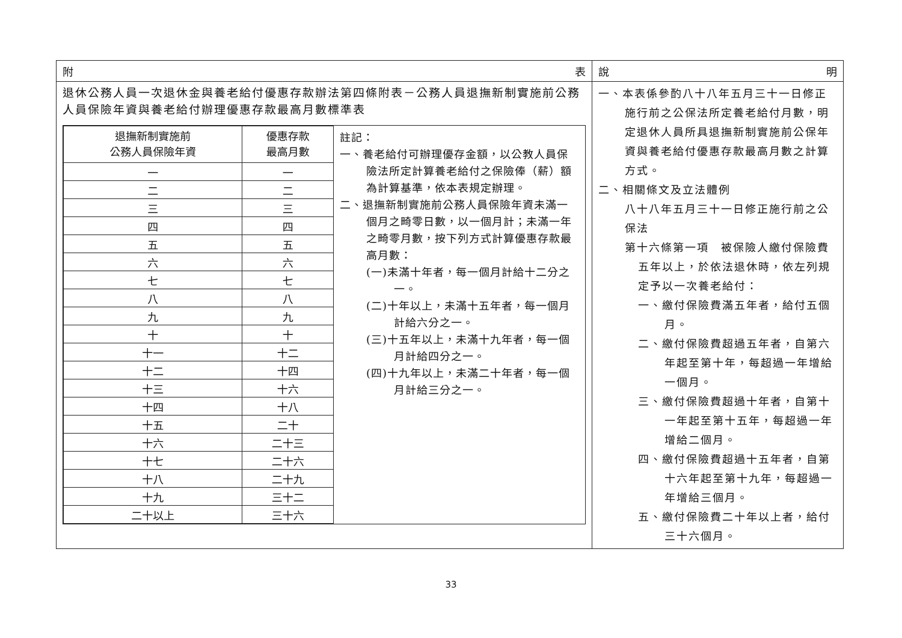| 附 表 | 說 明 |
| --- | --- |
| 退休公務人員一次退休金與養老給付優惠存款辦法第四條附表－公務人員退撫新制實施前公務人員保險年資與養老給付辦理優惠存款最高月數標準表 / 退撫新制實施前 公務人員保險年資 / 優惠存款 最高月數 / / --- / --- / / 一 / 一 / / 二 / 二 / / 三 / 三 / / 四 / 四 / / 五 / 五 / / 六 / 六 / / 七 / 七 / / 八 / 八 / / 九 / 九 / / 十 / 十 / / 十一 / 十二 / / 十二 / 十四 / / 十三 / 十六 / / 十四 / 十八 / / 十五 / 二十 / / 十六 / 二十三 / / 十七 / 二十六 / / 十八 / 二十九 / / 十九 / 三十二 / / 二十以上 / 三十六 / 註記： 一、養老給付可辦理優存金額，以公教人員保險法所定計算養老給付之保險俸（薪）額為計算基準，依本表規定辦理。 二、退撫新制實施前公務人員保險年資未滿一個月之畸零日數，以一個月計；未滿一年之畸零月數，按下列方式計算優惠存款最高月數： (一)未滿十年者，每一個月計給十二分之一。 (二)十年以上，未滿十五年者，每一個月計給六分之一。 (三)十五年以上，未滿十九年者，每一個月計給四分之一。 (四)十九年以上，未滿二十年者，每一個月計給三分之一。 | 一、本表係參酌八十八年五月三十一日修正施行前之公保法所定養老給付月數，明定退休人員所具退撫新制實施前公保年資與養老給付優惠存款最高月數之計算方式。 二、相關條文及立法體例 八十八年五月三十一日修正施行前之公保法 第十六條第一項 被保險人繳付保險費五年以上，於依法退休時，依左列規定予以一次養老給付： 一、繳付保險費滿五年者，給付五個月。 二、繳付保險費超過五年者，自第六年起至第十年，每超過一年增給一個月。 三、繳付保險費超過十年者，自第十一年起至第十五年，每超過一年增給二個月。 四、繳付保險費超過十五年者，自第十六年起至第十九年，每超過一年增給三個月。 五、繳付保險費二十年以上者，給付三十六個月。 |
33